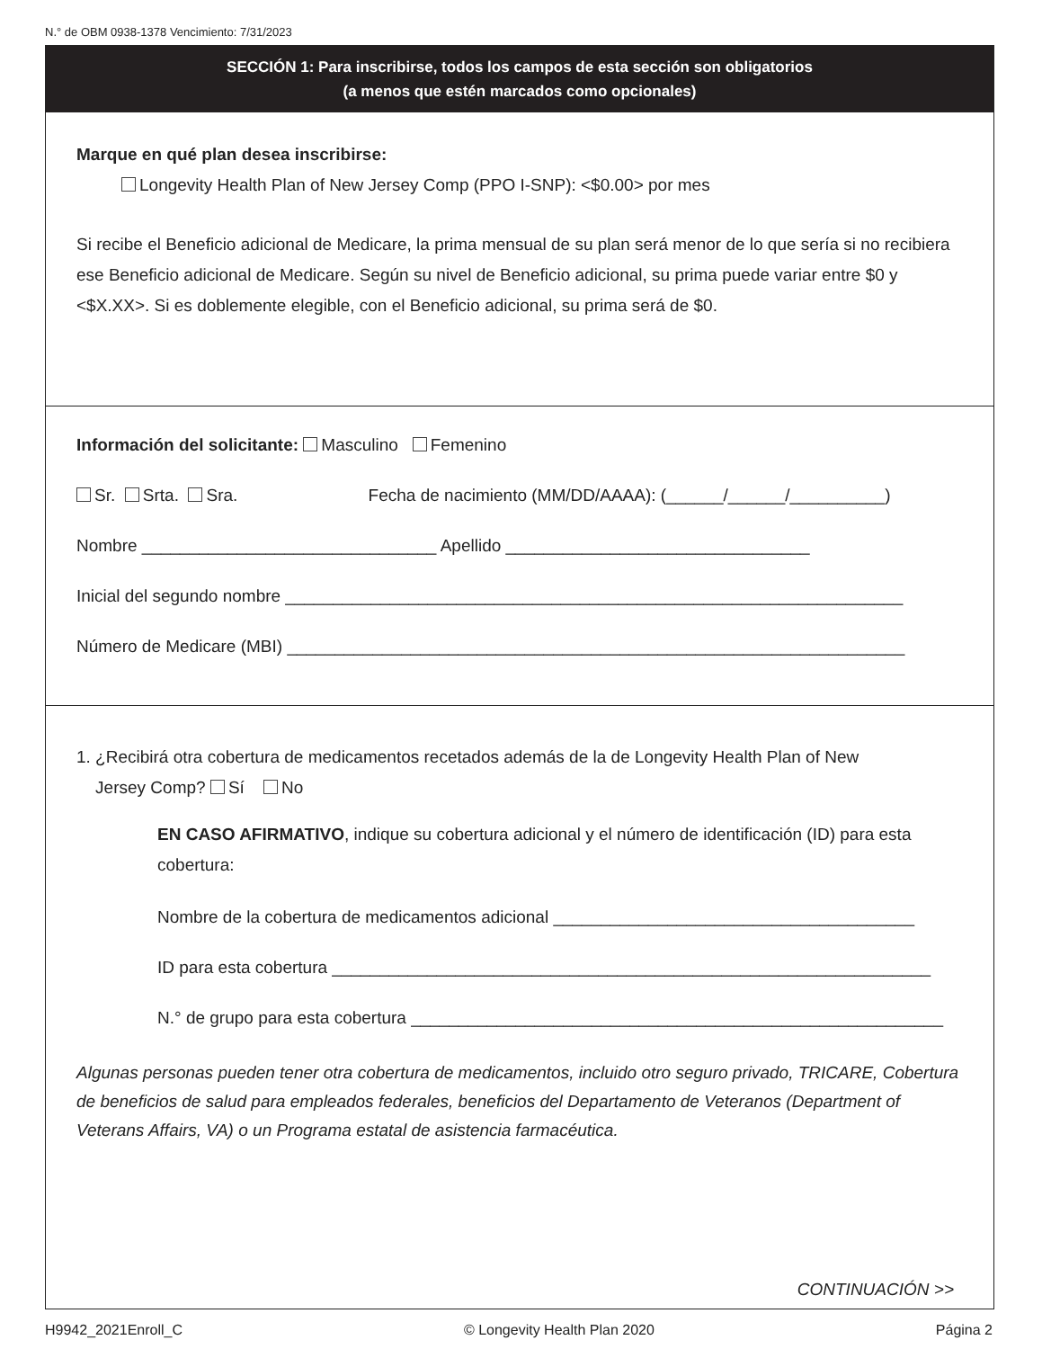N.° de OBM 0938-1378 Vencimiento: 7/31/2023
SECCIÓN 1: Para inscribirse, todos los campos de esta sección son obligatorios
(a menos que estén marcados como opcionales)
Marque en qué plan desea inscribirse:
Longevity Health Plan of New Jersey Comp (PPO I-SNP): <$0.00> por mes
Si recibe el Beneficio adicional de Medicare, la prima mensual de su plan será menor de lo que sería si no recibiera ese Beneficio adicional de Medicare. Según su nivel de Beneficio adicional, su prima puede variar entre $0 y <$X.XX>. Si es doblemente elegible, con el Beneficio adicional, su prima será de $0.
Información del solicitante: Masculino Femenino
Sr. Srta. Sra. Fecha de nacimiento (MM/DD/AAAA): (______/______/__________)
Nombre _______________________________ Apellido ________________________________
Inicial del segundo nombre _________________________________________________________________
Número de Medicare (MBI) _________________________________________________________________
1. ¿Recibirá otra cobertura de medicamentos recetados además de la de Longevity Health Plan of New
Jersey Comp? Sí No
EN CASO AFIRMATIVO, indique su cobertura adicional y el número de identificación (ID) para esta cobertura:
Nombre de la cobertura de medicamentos adicional ______________________________________
ID para esta cobertura _______________________________________________________________
N.° de grupo para esta cobertura ________________________________________________________
Algunas personas pueden tener otra cobertura de medicamentos, incluido otro seguro privado, TRICARE, Cobertura de beneficios de salud para empleados federales, beneficios del Departamento de Veteranos (Department of Veterans Affairs, VA) o un Programa estatal de asistencia farmacéutica.
CONTINUACIÓN >>
H9942_2021Enroll_C © Longevity Health Plan 2020 Página 2